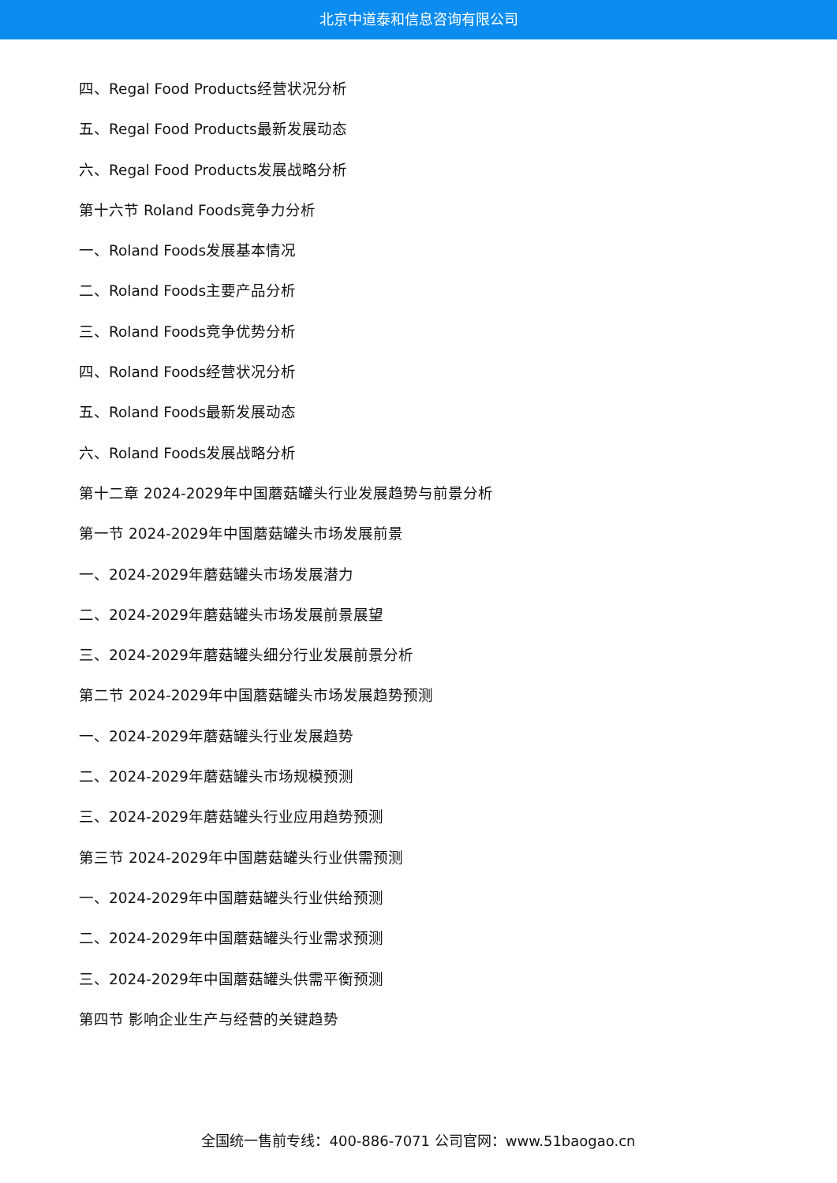北京中道泰和信息咨询有限公司
四、Regal Food Products经营状况分析
五、Regal Food Products最新发展动态
六、Regal Food Products发展战略分析
第十六节 Roland Foods竞争力分析
一、Roland Foods发展基本情况
二、Roland Foods主要产品分析
三、Roland Foods竞争优势分析
四、Roland Foods经营状况分析
五、Roland Foods最新发展动态
六、Roland Foods发展战略分析
第十二章 2024-2029年中国蘑菇罐头行业发展趋势与前景分析
第一节 2024-2029年中国蘑菇罐头市场发展前景
一、2024-2029年蘑菇罐头市场发展潜力
二、2024-2029年蘑菇罐头市场发展前景展望
三、2024-2029年蘑菇罐头细分行业发展前景分析
第二节 2024-2029年中国蘑菇罐头市场发展趋势预测
一、2024-2029年蘑菇罐头行业发展趋势
二、2024-2029年蘑菇罐头市场规模预测
三、2024-2029年蘑菇罐头行业应用趋势预测
第三节 2024-2029年中国蘑菇罐头行业供需预测
一、2024-2029年中国蘑菇罐头行业供给预测
二、2024-2029年中国蘑菇罐头行业需求预测
三、2024-2029年中国蘑菇罐头供需平衡预测
第四节 影响企业生产与经营的关键趋势
全国统一售前专线：400-886-7071 公司官网：www.51baogao.cn